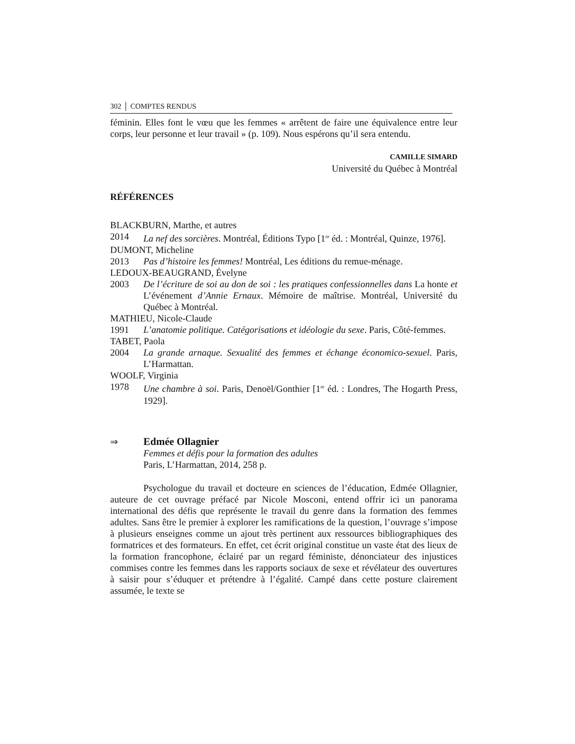302 │ COMPTES RENDUS
féminin. Elles font le vœu que les femmes « arrêtent de faire une équivalence entre leur corps, leur personne et leur travail » (p. 109). Nous espérons qu’il sera entendu.
CAMILLE SIMARD
Université du Québec à Montréal
RÉFÉRENCES
BLACKBURN, Marthe, et autres
2014 La nef des sorcières. Montréal, Éditions Typo [1<sup>re</sup> éd. : Montréal, Quinze, 1976].
DUMONT, Micheline
2013 Pas d’histoire les femmes! Montréal, Les éditions du remue-ménage.
LEDOUX-BEAUGRAND, Évelyne
2003 De l’écriture de soi au don de soi : les pratiques confessionnelles dans La honte et L’événement d’Annie Ernaux. Mémoire de maîtrise. Montréal, Université du Québec à Montréal.
MATHIEU, Nicole-Claude
1991 L’anatomie politique. Catégorisations et idéologie du sexe. Paris, Côté-femmes.
TABET, Paola
2004 La grande arnaque. Sexualité des femmes et échange économico-sexuel. Paris, L’Harmattan.
WOOLF, Virginia
1978 Une chambre à soi. Paris, Denoël/Gonthier [1<sup>re</sup> éd. : Londres, The Hogarth Press, 1929].
⇒ Edmée Ollagnier
Femmes et défis pour la formation des adultes
Paris, L’Harmattan, 2014, 258 p.
Psychologue du travail et docteure en sciences de l’éducation, Edmée Ollagnier, auteure de cet ouvrage préfacé par Nicole Mosconi, entend offrir ici un panorama international des défis que représente le travail du genre dans la formation des femmes adultes. Sans être le premier à explorer les ramifications de la question, l’ouvrage s’impose à plusieurs enseignes comme un ajout très pertinent aux ressources bibliographiques des formatrices et des formateurs. En effet, cet écrit original constitue un vaste état des lieux de la formation francophone, éclairé par un regard féministe, dénonciateur des injustices commises contre les femmes dans les rapports sociaux de sexe et révélateur des ouvertures à saisir pour s’éduquer et prétendre à l’égalité. Campé dans cette posture clairement assumée, le texte se